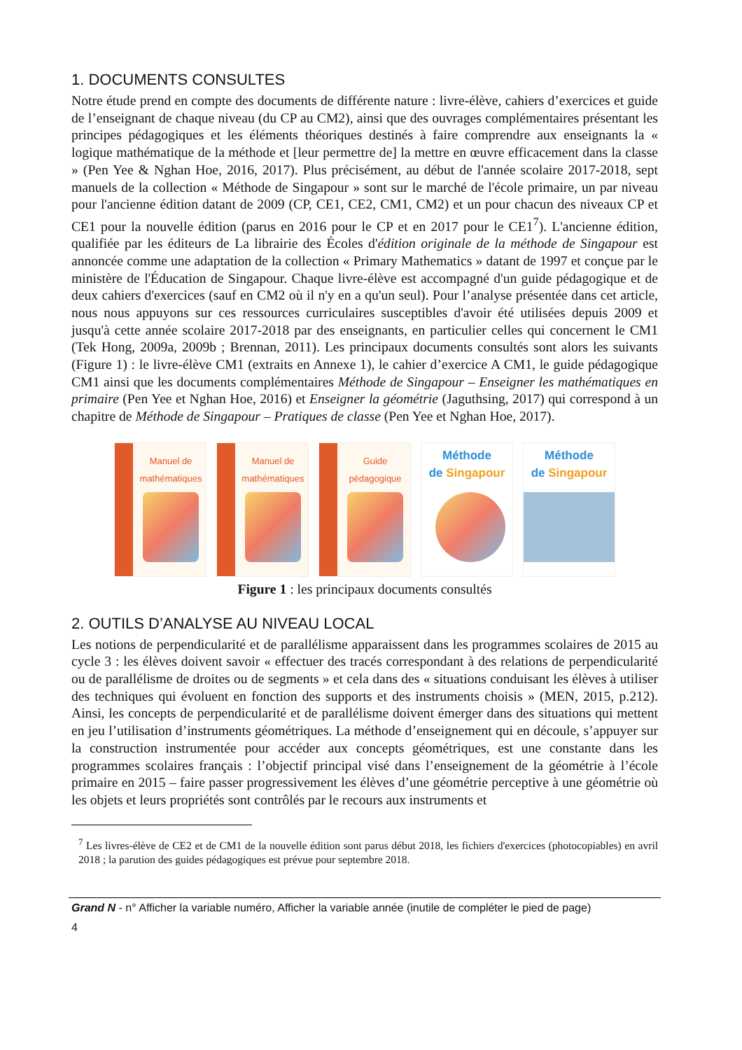1. DOCUMENTS CONSULTES
Notre étude prend en compte des documents de différente nature : livre-élève, cahiers d’exercices et guide de l’enseignant de chaque niveau (du CP au CM2), ainsi que des ouvrages complémentaires présentant les principes pédagogiques et les éléments théoriques destinés à faire comprendre aux enseignants la « logique mathématique de la méthode et [leur permettre de] la mettre en œuvre efficacement dans la classe » (Pen Yee & Nghan Hoe, 2016, 2017). Plus précisément, au début de l'année scolaire 2017-2018, sept manuels de la collection « Méthode de Singapour » sont sur le marché de l'école primaire, un par niveau pour l'ancienne édition datant de 2009 (CP, CE1, CE2, CM1, CM2) et un pour chacun des niveaux CP et CE1 pour la nouvelle édition (parus en 2016 pour le CP et en 2017 pour le CE1<sup>7</sup>). L'ancienne édition, qualifiée par les éditeurs de La librairie des Écoles d'édition originale de la méthode de Singapour est annoncée comme une adaptation de la collection « Primary Mathematics » datant de 1997 et conçue par le ministère de l'Éducation de Singapour. Chaque livre-élève est accompagné d'un guide pédagogique et de deux cahiers d'exercices (sauf en CM2 où il n'y en a qu'un seul). Pour l’analyse présentée dans cet article, nous nous appuyons sur ces ressources curriculaires susceptibles d'avoir été utilisées depuis 2009 et jusqu'à cette année scolaire 2017-2018 par des enseignants, en particulier celles qui concernent le CM1 (Tek Hong, 2009a, 2009b ; Brennan, 2011). Les principaux documents consultés sont alors les suivants (Figure 1) : le livre-élève CM1 (extraits en Annexe 1), le cahier d’exercice A CM1, le guide pédagogique CM1 ainsi que les documents complémentaires Méthode de Singapour – Enseigner les mathématiques en primaire (Pen Yee et Nghan Hoe, 2016) et Enseigner la géométrie (Jaguthsing, 2017) qui correspond à un chapitre de Méthode de Singapour – Pratiques de classe (Pen Yee et Nghan Hoe, 2017).
Manuel de mathématiques
Manuel de mathématiques
Guide pédagogique
Méthode
de Singapour
Méthode
de Singapour
Figure 1 : les principaux documents consultés
2. OUTILS D’ANALYSE AU NIVEAU LOCAL
Les notions de perpendicularité et de parallélisme apparaissent dans les programmes scolaires de 2015 au cycle 3 : les élèves doivent savoir « effectuer des tracés correspondant à des relations de perpendicularité ou de parallélisme de droites ou de segments » et cela dans des « situations conduisant les élèves à utiliser des techniques qui évoluent en fonction des supports et des instruments choisis » (MEN, 2015, p.212). Ainsi, les concepts de perpendicularité et de parallélisme doivent émerger dans des situations qui mettent en jeu l’utilisation d’instruments géométriques. La méthode d’enseignement qui en découle, s’appuyer sur la construction instrumentée pour accéder aux concepts géométriques, est une constante dans les programmes scolaires français : l’objectif principal visé dans l’enseignement de la géométrie à l’école primaire en 2015 – faire passer progressivement les élèves d’une géométrie perceptive à une géométrie où les objets et leurs propriétés sont contrôlés par le recours aux instruments et
<sup>7</sup> Les livres-élève de CE2 et de CM1 de la nouvelle édition sont parus début 2018, les fichiers d'exercices (photocopiables) en avril 2018 ; la parution des guides pédagogiques est prévue pour septembre 2018.
Grand N - n° Afficher la variable numéro, Afficher la variable année (inutile de compléter le pied de page)
4